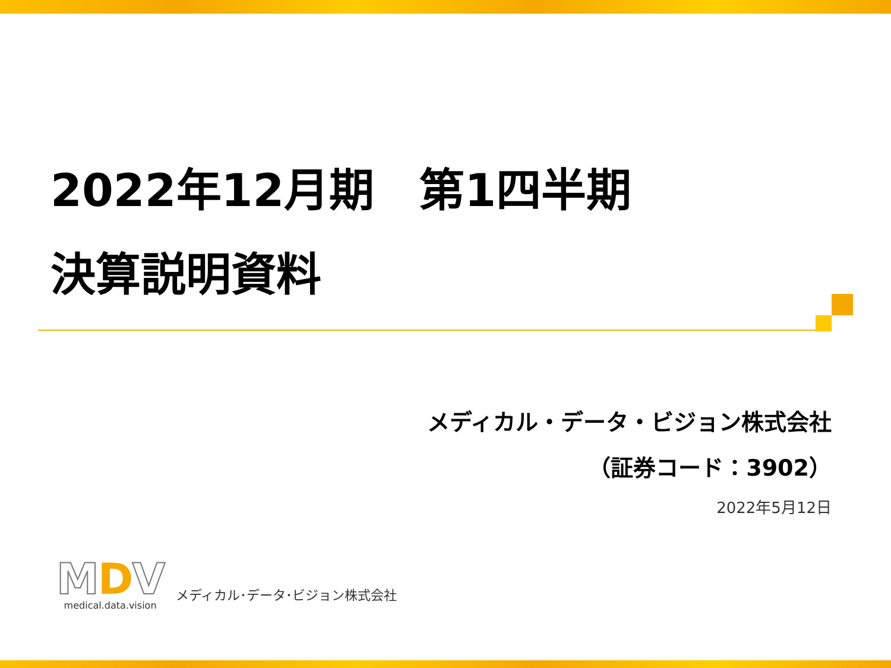2022年12月期　第1四半期
決算説明資料
メディカル・データ・ビジョン株式会社
（証券コード：3902）
2022年5月12日
MDV
medical.data.vision
メディカル･データ･ビジョン株式会社